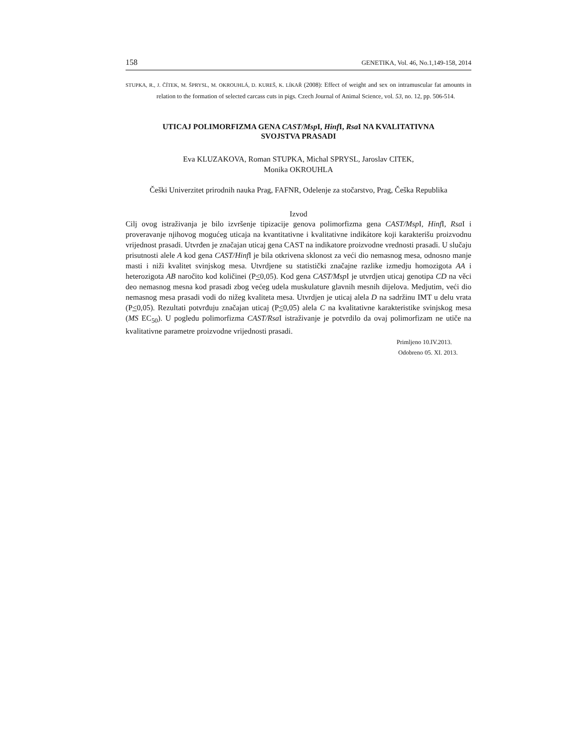158 GENETIKA, Vol. 46, No.1,149-158, 2014
STUPKA, R., J. ČÍTEK, M. ŠPRYSL, M. OKROUHLÁ, D. KUREŠ, K. LÍKAŘ (2008): Effect of weight and sex on intramuscular fat amounts in relation to the formation of selected carcass cuts in pigs. Czech Journal of Animal Science, vol. 53, no. 12, pp. 506-514.
UTICAJ POLIMORFIZMA GENA CAST/Msp I, Hinf I, Rsa I NA KVALITATIVNA
SVOJSTVA PRASADI
Eva KLUZAKOVA, Roman STUPKA, Michal SPRYSL, Jaroslav CITEK,
Monika OKROUHLA
Češki Univerzitet prirodnih nauka Prag, FAFNR, Odelenje za stočarstvo, Prag, Češka Republika
Izvod
Cilj ovog istraživanja je bilo izvršenje tipizacije genova polimorfizma gena CAST/Msp I, Hinf I, Rsa I i proveravanje njihovog mogućeg uticaja na kvantitativne i kvalitativne indikátore koji karakterišu proizvodnu vrijednost prasadi. Utvrđen je značajan uticaj gena CAST na indikatore proizvodne vrednosti prasadi. U slučaju prisutnosti alele A kod gena CAST/Hinf I je bila otkrivena sklonost za veći dio nemasnog mesa, odnosno manje masti i niži kvalitet svinjskog mesa. Utvrdjene su statistički značajne razlike izmedju homozigota AA i heterozigota AB naročito kod količinei (P<0,05). Kod gena CAST/Msp I je utvrdjen uticaj genotipa CD na věci deo nemasnog mesna kod prasadi zbog većeg udela muskulature glavnih mesnih dijelova. Medjutim, veći dio nemasnog mesa prasadi vodi do nižeg kvaliteta mesa. Utvrdjen je uticaj alela D na sadržinu IMT u delu vrata (P<0,05). Rezultati potvrđuju značajan uticaj (P<0,05) alela C na kvalitativne karakteristike svinjskog mesa (MS EC<sub>50</sub>). U pogledu polimorfizma CAST/Rsa I istraživanje je potvrdilo da ovaj polimorfizam ne utiče na kvalitativne parametre proizvodne vrijednosti prasadi.
Primljeno 10.IV.2013.
Odobreno 05. XI. 2013.